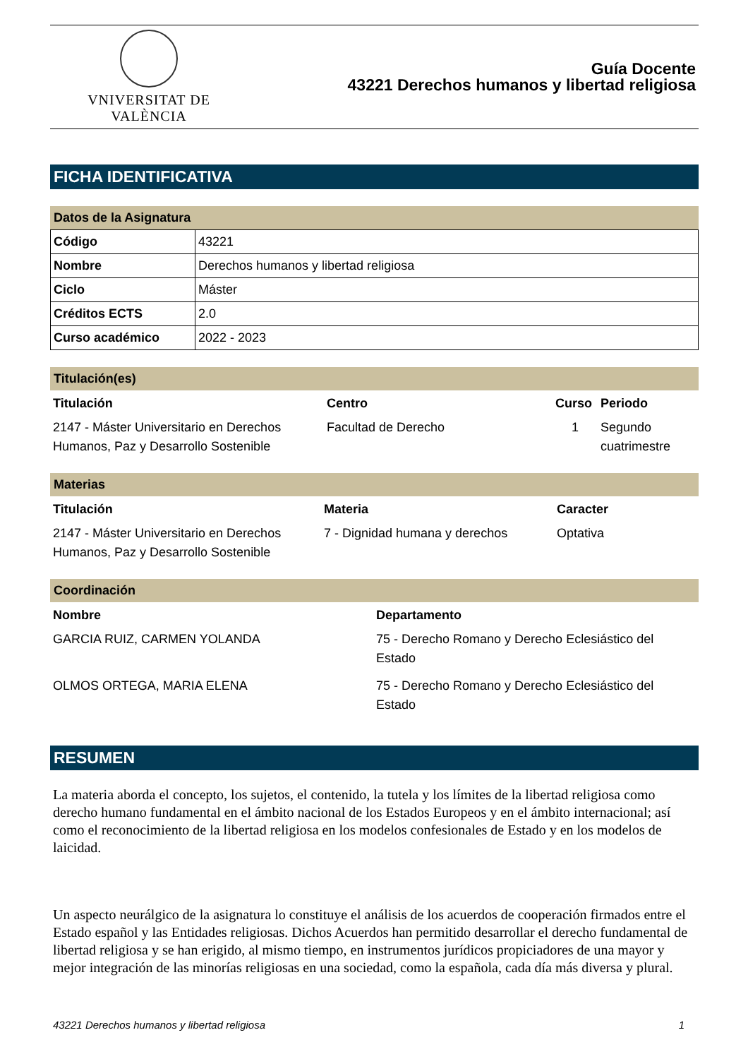VNIVERSITAT DE VALÈNCIA
Guía Docente
43221 Derechos humanos y libertad religiosa
FICHA IDENTIFICATIVA
Datos de la Asignatura
| Código | 43221 |
| Nombre | Derechos humanos y libertad religiosa |
| Ciclo | Máster |
| Créditos ECTS | 2.0 |
| Curso académico | 2022 - 2023 |
Titulación(es)
| Titulación | Centro | Curso | Periodo |
| --- | --- | --- | --- |
| 2147 - Máster Universitario en Derechos Humanos, Paz y Desarrollo Sostenible | Facultad de Derecho | 1 | Segundo cuatrimestre |
Materias
| Titulación | Materia | Caracter |
| --- | --- | --- |
| 2147 - Máster Universitario en Derechos Humanos, Paz y Desarrollo Sostenible | 7 - Dignidad humana y derechos | Optativa |
Coordinación
| Nombre | Departamento |
| --- | --- |
| GARCIA RUIZ, CARMEN YOLANDA | 75 - Derecho Romano y Derecho Eclesiástico del Estado |
| OLMOS ORTEGA, MARIA ELENA | 75 - Derecho Romano y Derecho Eclesiástico del Estado |
RESUMEN
La materia aborda el concepto, los sujetos, el contenido, la tutela y los límites de la libertad religiosa como derecho humano fundamental en el ámbito nacional de los Estados Europeos y en el ámbito internacional; así como el reconocimiento de la libertad religiosa en los modelos confesionales de Estado y en los modelos de laicidad.
Un aspecto neurálgico de la asignatura lo constituye el análisis de los acuerdos de cooperación firmados entre el Estado español y las Entidades religiosas. Dichos Acuerdos han permitido desarrollar el derecho fundamental de libertad religiosa y se han erigido, al mismo tiempo, en instrumentos jurídicos propiciadores de una mayor y mejor integración de las minorías religiosas en una sociedad, como la española, cada día más diversa y plural.
43221 Derechos humanos y libertad religiosa 1